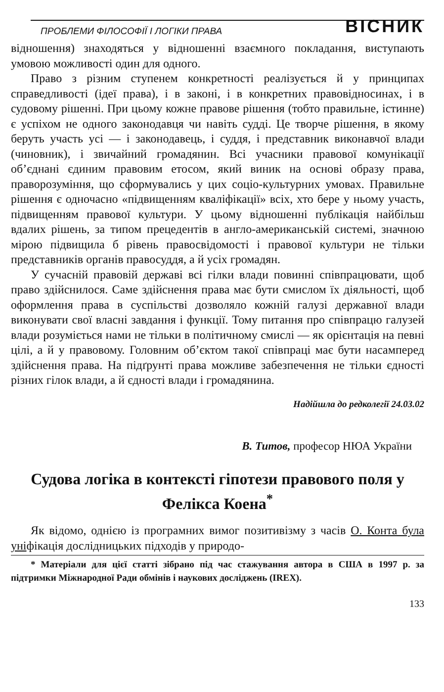ПРОБЛЕМИ ФІЛОСОФІЇ І ЛОГІКИ ПРАВА ВІСНИК
відношення) знаходяться у відношенні взаємного покладання, виступають умовою можливості один для одного.
Право з різним ступенем конкретності реалізується й у принципах справедливості (ідеї права), і в законі, і в конкретних правовідносинах, і в судовому рішенні. При цьому кожне правове рішення (тобто правильне, істинне) є успіхом не одного законодавця чи навіть судді. Це творче рішення, в якому беруть участь усі — і законодавець, і суддя, і представник виконавчої влади (чиновник), і звичайний громадянин. Всі учасники правової комунікації об’єднані єдиним правовим етосом, який виник на основі образу права, праворозуміння, що сформувались у цих соціо-культурних умовах. Правильне рішення є одночасно «підвищенням кваліфікації» всіх, хто бере у ньому участь, підвищенням правової культури. У цьому відношенні публікація найбільш вдалих рішень, за типом прецедентів в англо-американській системі, значною мірою підвищила б рівень правосвідомості і правової культури не тільки представників органів правосуддя, а й усіх громадян.
У сучасній правовій державі всі гілки влади повинні співпрацювати, щоб право здійснилося. Саме здійснення права має бути смислом їх діяльності, щоб оформлення права в суспільстві дозволяло кожній галузі державної влади виконувати свої власні завдання і функції. Тому питання про співпрацю галузей влади розуміється нами не тільки в політичному смислі — як орієнтація на певні цілі, а й у правовому. Головним об’єктом такої співпраці має бути насамперед здійснення права. На підґрунті права можливе забезпечення не тільки єдності різних гілок влади, а й єдності влади і громадянина.
Надійшла до редколегії 24.03.02
В. Титов, професор НЮА України
Судова логіка в контексті гіпотези правового поля у Фелікса Коена<sup>*</sup>
Як відомо, однією із програмних вимог позитивізму з часів О. Конта була уніфікація дослідницьких підходів у природо-
* Матеріали для цієї статті зібрано під час стажування автора в США в 1997 р. за підтримки Міжнародної Ради обмінів і наукових досліджень (IREX).
133